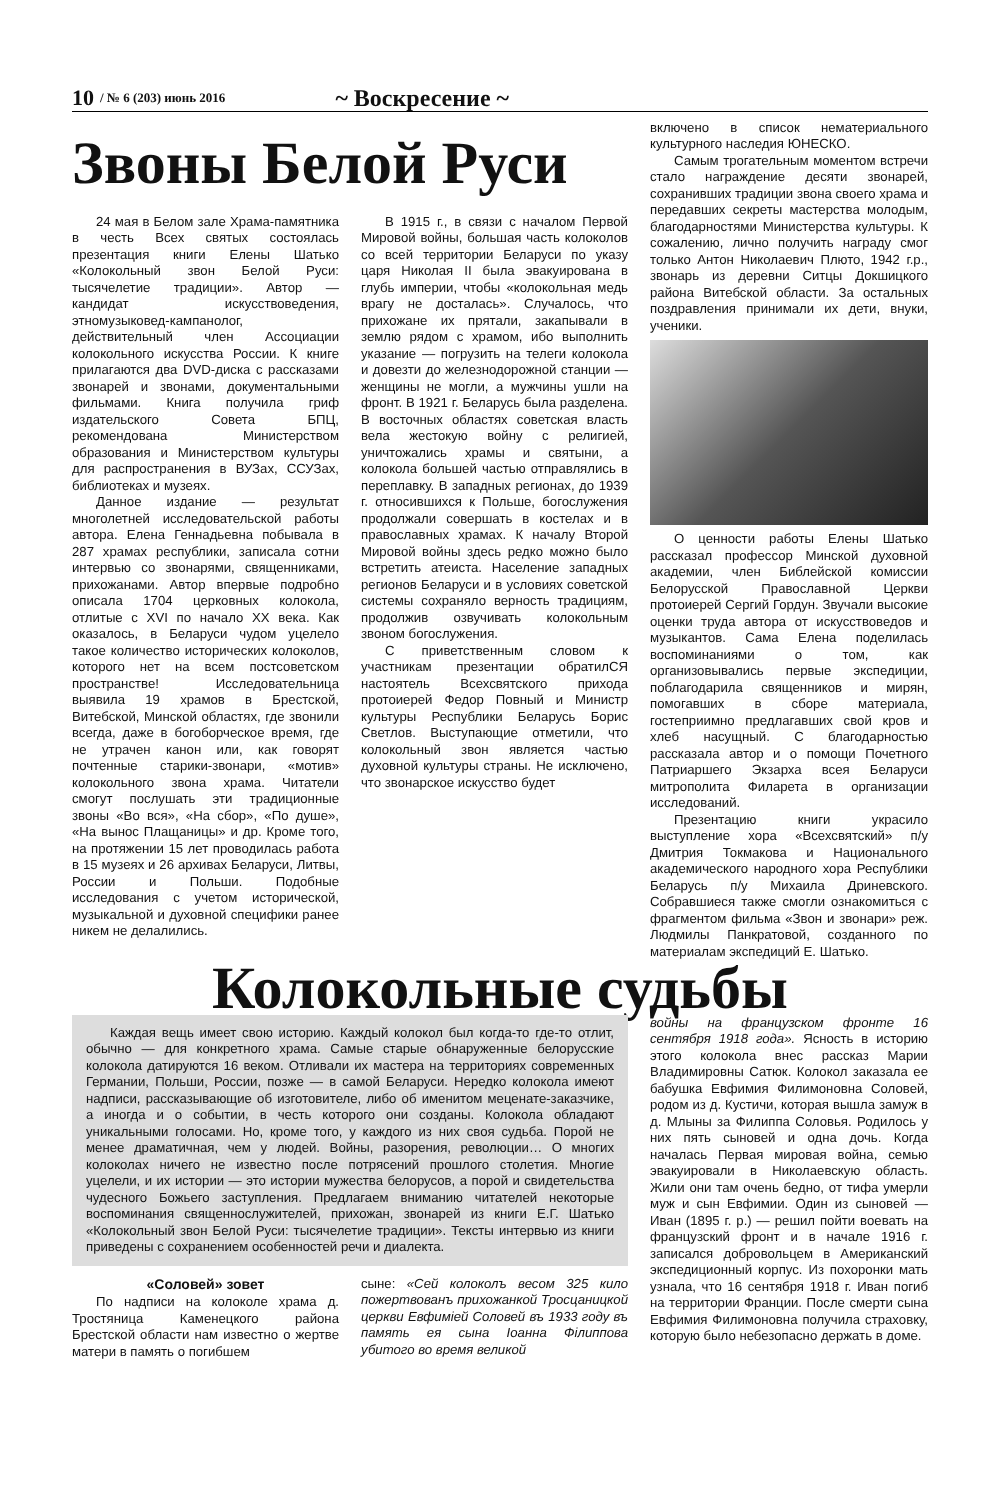10 / № 6 (203) июнь 2016 ~ Воскресение ~
Звоны Белой Руси
24 мая в Белом зале Храма-памятника в честь Всех святых состоялась презентация книги Елены Шатько «Колокольный звон Белой Руси: тысячелетие традиции». Автор — кандидат искусствоведения, этномузыковед-кампанолог, действительный член Ассоциации колокольного искусства России. К книге прилагаются два DVD-диска с рассказами звонарей и звонами, документальными фильмами. Книга получила гриф издательского Совета БПЦ, рекомендована Министерством образования и Министерством культуры для распространения в ВУЗах, ССУЗах, библиотеках и музеях.
Данное издание — результат многолетней исследовательской работы автора. Елена Геннадьевна побывала в 287 храмах республики, записала сотни интервью со звонарями, священниками, прихожанами. Автор впервые подробно описала 1704 церковных колокола, отлитые с XVI по начало XX века. Как оказалось, в Беларуси чудом уцелело такое количество исторических колоколов, которого нет на всем постсоветском пространстве! Исследовательница выявила 19 храмов в Брестской, Витебской, Минской областях, где звонили всегда, даже в богоборческое время, где не утрачен канон или, как говорят почтенные старики-звонари, «мотив» колокольного звона храма. Читатели смогут послушать эти традиционные звоны «Во вся», «На сбор», «По душе», «На вынос Плащаницы» и др. Кроме того, на протяжении 15 лет проводилась работа в 15 музеях и 26 архивах Беларуси, Литвы, России и Польши. Подобные исследования с учетом исторической, музыкальной и духовной специфики ранее никем не делалились.
В 1915 г., в связи с началом Первой Мировой войны, большая часть колоколов со всей территории Беларуси по указу царя Николая II была эвакуирована в глубь империи, чтобы «колокольная медь врагу не досталась». Случалось, что прихожане их прятали, закапывали в землю рядом с храмом, ибо выполнить указание — погрузить на телеги колокола и довезти до железнодорожной станции — женщины не могли, а мужчины ушли на фронт. В 1921 г. Беларусь была разделена. В восточных областях советская власть вела жестокую войну с религией, уничтожались храмы и святыни, а колокола большей частью отправлялись в переплавку. В западных регионах, до 1939 г. относившихся к Польше, богослужения продолжали совершать в костелах и в православных храмах. К началу Второй Мировой войны здесь редко можно было встретить атеиста. Население западных регионов Беларуси и в условиях советской системы сохраняло верность традициям, продолжив озвучивать колокольным звоном богослужения.
С приветственным словом к участникам презентации обратилСЯ настоятель Всехсвятского прихода протоиерей Федор Повный и Министр культуры Республики Беларусь Борис Светлов. Выступающие отметили, что колокольный звон является частью духовной культуры страны. Не исключено, что звонарское искусство будет
включено в список нематериального культурного наследия ЮНЕСКО.
Самым трогательным моментом встречи стало награждение десяти звонарей, сохранивших традиции звона своего храма и передавших секреты мастерства молодым, благодарностями Министерства культуры. К сожалению, лично получить награду смог только Антон Николаевич Плюто, 1942 г.р., звонарь из деревни Ситцы Докшицкого района Витебской области. За остальных поздравления принимали их дети, внуки, ученики.
О ценности работы Елены Шатько рассказал профессор Минской духовной академии, член Библейской комиссии Белорусской Православной Церкви протоиерей Сергий Гордун. Звучали высокие оценки труда автора от искусствоведов и музыкантов. Сама Елена поделилась воспоминаниями о том, как организовывались первые экспедиции, поблагодарила священников и мирян, помогавших в сборе материала, гостеприимно предлагавших свой кров и хлеб насущный. С благодарностью рассказала автор и о помощи Почетного Патриаршего Экзарха всея Беларуси митрополита Филарета в организации исследований.
Презентацию книги украсило выступление хора «Всехсвятский» п/у Дмитрия Токмакова и Национального академического народного хора Республики Беларусь п/у Михаила Дриневского. Собравшиеся также смогли ознакомиться с фрагментом фильма «Звон и звонари» реж. Людмилы Панкратовой, созданного по материалам экспедиций Е. Шатько.
Колокольные судьбы
Каждая вещь имеет свою историю. Каждый колокол был когда-то где-то отлит, обычно — для конкретного храма. Самые старые обнаруженные белорусские колокола датируются 16 веком. Отливали их мастера на территориях современных Германии, Польши, России, позже — в самой Беларуси. Нередко колокола имеют надписи, рассказывающие об изготовителе, либо об именитом меценате-заказчике, а иногда и о событии, в честь которого они созданы. Колокола обладают уникальными голосами. Но, кроме того, у каждого из них своя судьба. Порой не менее драматичная, чем у людей. Войны, разорения, революции… О многих колоколах ничего не известно после потрясений прошлого столетия. Многие уцелели, и их истории — это истории мужества белорусов, а порой и свидетельства чудесного Божьего заступления. Предлагаем вниманию читателей некоторые воспоминания священнослужителей, прихожан, звонарей из книги Е.Г. Шатько «Колокольный звон Белой Руси: тысячелетие традиции». Тексты интервью из книги приведены с сохранением особенностей речи и диалекта.
«Соловей» зовет
По надписи на колоколе храма д. Тростяница Каменецкого района Брестской области нам известно о жертве матери в память о погибшем
сыне: «Сей колоколъ весом 325 кило пожертвованъ прихожанкой Тросцаницкой церкви Евфиміей Соловей въ 1933 году въ память ея сына Іоанна Філиппова убитого во время великой
войны на французском фронте 16 сентября 1918 года». Ясность в историю этого колокола внес рассказ Марии Владимировны Сатюк. Колокол заказала ее бабушка Евфимия Филимоновна Соловей, родом из д. Кустичи, которая вышла замуж в д. Млыны за Филиппа Соловья. Родилось у них пять сыновей и одна дочь. Когда началась Первая мировая война, семью эвакуировали в Николаевскую область. Жили они там очень бедно, от тифа умерли муж и сын Евфимии. Один из сыновей — Иван (1895 г. р.) — решил пойти воевать на французский фронт и в начале 1916 г. записался добровольцем в Американский экспедиционный корпус. Из похоронки мать узнала, что 16 сентября 1918 г. Иван погиб на территории Франции. После смерти сына Евфимия Филимоновна получила страховку, которую было небезопасно держать в доме.